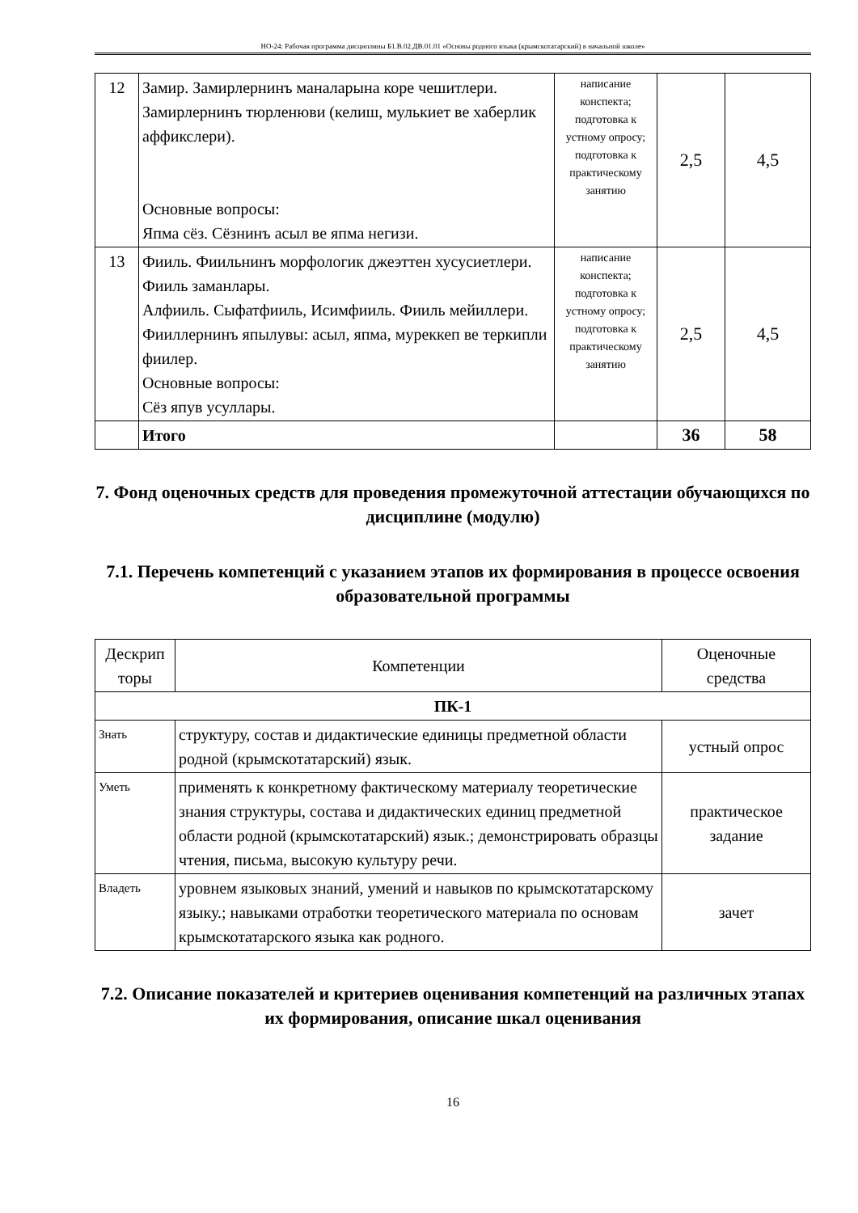НО-24: Рабочая программа дисциплины Б1.В.02.ДВ.01.01 «Основы родного языка (крымскотатарский) в начальной школе»
| 12 | Замир. Замирлернинъ маналарына коре чешитлери. Замирлернинъ тюрленюви (келиш, мулькиет ве хаберлик аффикслери). Основные вопросы: Япма сёз. Сёзнинъ асыл ве япма негизи. | написание конспекта; подготовка к устному опросу; подготовка к практическому занятию | 2,5 | 4,5 |
| 13 | Фииль. Фиильнинъ морфологик джеэттен хусусиетлери. Фииль заманлары. Алфииль. Сыфатфииль, Исимфииль. Фииль мейиллери. Фииллернинъ япылувы: асыл, япма, муреккеп ве теркипли фиилер. Основные вопросы: Сёз япув усуллары. | написание конспекта; подготовка к устному опросу; подготовка к практическому занятию | 2,5 | 4,5 |
| | Итого | | 36 | 58 |
7. Фонд оценочных средств для проведения промежуточной аттестации обучающихся по дисциплине (модулю)
7.1. Перечень компетенций с указанием этапов их формирования в процессе освоения образовательной программы
| Дескрип торы | Компетенции | Оценочные средства |
| --- | --- | --- |
| ПК-1 | | |
| Знать | структуру, состав и дидактические единицы предметной области родной (крымскотатарский) язык. | устный опрос |
| Уметь | применять к конкретному фактическому материалу теоретические знания структуры, состава и дидактических единиц предметной области родной (крымскотатарский) язык.; демонстрировать образцы чтения, письма, высокую культуру речи. | практическое задание |
| Владеть | уровнем языковых знаний, умений и навыков по крымскотатарскому языку.; навыками отработки теоретического материала по основам крымскотатарского языка как родного. | зачет |
7.2. Описание показателей и критериев оценивания компетенций на различных этапах их формирования, описание шкал оценивания
16